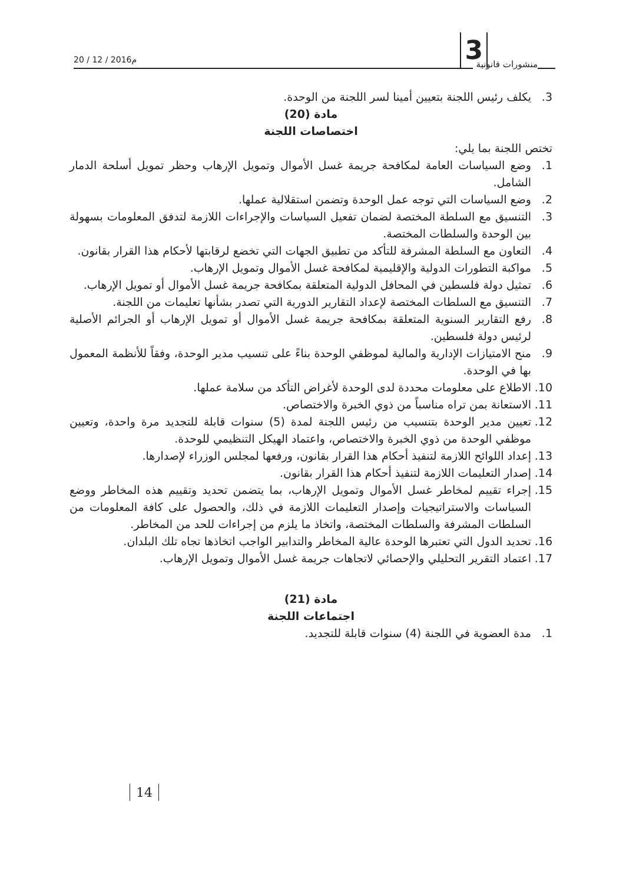منشورات قانونية 3 20 / 12 / 2016م
3. يكلف رئيس اللجنة بتعيين أمينا لسر اللجنة من الوحدة.
مادة (20)
اختصاصات اللجنة
تختص اللجنة بما يلي:
1. وضع السياسات العامة لمكافحة جريمة غسل الأموال وتمويل الإرهاب وحظر تمويل أسلحة الدمار الشامل.
2. وضع السياسات التي توجه عمل الوحدة وتضمن استقلالية عملها.
3. التنسيق مع السلطة المختصة لضمان تفعيل السياسات والإجراءات اللازمة لتدفق المعلومات بسهولة بين الوحدة والسلطات المختصة.
4. التعاون مع السلطة المشرفة للتأكد من تطبيق الجهات التي تخضع لرقابتها لأحكام هذا القرار بقانون.
5. مواكبة التطورات الدولية والإقليمية لمكافحة غسل الأموال وتمويل الإرهاب.
6. تمثيل دولة فلسطين في المحافل الدولية المتعلقة بمكافحة جريمة غسل الأموال أو تمويل الإرهاب.
7. التنسيق مع السلطات المختصة لإعداد التقارير الدورية التي تصدر بشأنها تعليمات من اللجنة.
8. رفع التقارير السنوية المتعلقة بمكافحة جريمة غسل الأموال أو تمويل الإرهاب أو الجرائم الأصلية لرئيس دولة فلسطين.
9. منح الامتيازات الإدارية والمالية لموظفي الوحدة بناءً على تنسيب مدير الوحدة، وفقاً للأنظمة المعمول بها في الوحدة.
10. الاطلاع على معلومات محددة لدى الوحدة لأغراض التأكد من سلامة عملها.
11. الاستعانة بمن تراه مناسباً من ذوي الخبرة والاختصاص.
12. تعيين مدير الوحدة بتنسيب من رئيس اللجنة لمدة (5) سنوات قابلة للتجديد مرة واحدة، وتعيين موظفي الوحدة من ذوي الخبرة والاختصاص، واعتماد الهيكل التنظيمي للوحدة.
13. إعداد اللوائح اللازمة لتنفيذ أحكام هذا القرار بقانون، ورفعها لمجلس الوزراء لإصدارها.
14. إصدار التعليمات اللازمة لتنفيذ أحكام هذا القرار بقانون.
15. إجراء تقييم لمخاطر غسل الأموال وتمويل الإرهاب، بما يتضمن تحديد وتقييم هذه المخاطر ووضع السياسات والاستراتيجيات وإصدار التعليمات اللازمة في ذلك، والحصول على كافة المعلومات من السلطات المشرفة والسلطات المختصة، واتخاذ ما يلزم من إجراءات للحد من المخاطر.
16. تحديد الدول التي تعتبرها الوحدة عالية المخاطر والتدابير الواجب اتخاذها تجاه تلك البلدان.
17. اعتماد التقرير التحليلي والإحصائي لاتجاهات جريمة غسل الأموال وتمويل الإرهاب.
مادة (21)
اجتماعات اللجنة
1. مدة العضوية في اللجنة (4) سنوات قابلة للتجديد.
14